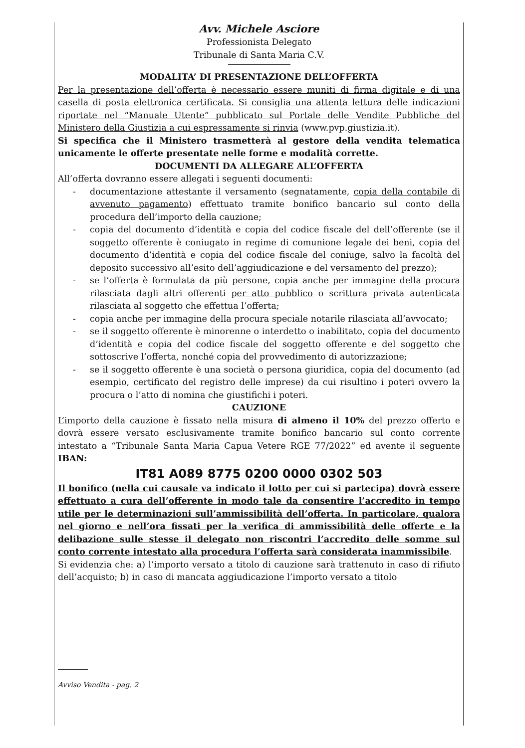Avv. Michele Asciore
Professionista Delegato
Tribunale di Santa Maria C.V.
MODALITA’ DI PRESENTAZIONE DELL’OFFERTA
Per la presentazione dell’offerta è necessario essere muniti di firma digitale e di una casella di posta elettronica certificata. Si consiglia una attenta lettura delle indicazioni riportate nel “Manuale Utente” pubblicato sul Portale delle Vendite Pubbliche del Ministero della Giustizia a cui espressamente si rinvia (www.pvp.giustizia.it).
Si specifica che il Ministero trasmetterà al gestore della vendita telematica unicamente le offerte presentate nelle forme e modalità corrette.
DOCUMENTI DA ALLEGARE ALL’OFFERTA
All’offerta dovranno essere allegati i seguenti documenti:
- documentazione attestante il versamento (segnatamente, copia della contabile di avvenuto pagamento) effettuato tramite bonifico bancario sul conto della procedura dell’importo della cauzione;
- copia del documento d’identità e copia del codice fiscale del dell’offerente (se il soggetto offerente è coniugato in regime di comunione legale dei beni, copia del documento d’identità e copia del codice fiscale del coniuge, salvo la facoltà del deposito successivo all’esito dell’aggiudicazione e del versamento del prezzo);
- se l’offerta è formulata da più persone, copia anche per immagine della procura rilasciata dagli altri offerenti per atto pubblico o scrittura privata autenticata rilasciata al soggetto che effettua l’offerta;
- copia anche per immagine della procura speciale notarile rilasciata all’avvocato;
- se il soggetto offerente è minorenne o interdetto o inabilitato, copia del documento d’identità e copia del codice fiscale del soggetto offerente e del soggetto che sottoscrive l’offerta, nonché copia del provvedimento di autorizzazione;
- se il soggetto offerente è una società o persona giuridica, copia del documento (ad esempio, certificato del registro delle imprese) da cui risultino i poteri ovvero la procura o l’atto di nomina che giustifichi i poteri.
CAUZIONE
L’importo della cauzione è fissato nella misura di almeno il 10% del prezzo offerto e dovrà essere versato esclusivamente tramite bonifico bancario sul conto corrente intestato a “Tribunale Santa Maria Capua Vetere RGE 77/2022” ed avente il seguente IBAN:
IT81 A089 8775 0200 0000 0302 503
Il bonifico (nella cui causale va indicato il lotto per cui si partecipa) dovrà essere effettuato a cura dell’offerente in modo tale da consentire l’accredito in tempo utile per le determinazioni sull’ammissibilità dell’offerta. In particolare, qualora nel giorno e nell’ora fissati per la verifica di ammissibilità delle offerte e la delibazione sulle stesse il delegato non riscontri l’accredito delle somme sul conto corrente intestato alla procedura l’offerta sarà considerata inammissibile.
Si evidenzia che: a) l’importo versato a titolo di cauzione sarà trattenuto in caso di rifiuto dell’acquisto; b) in caso di mancata aggiudicazione l’importo versato a titolo
Avviso Vendita - pag. 2